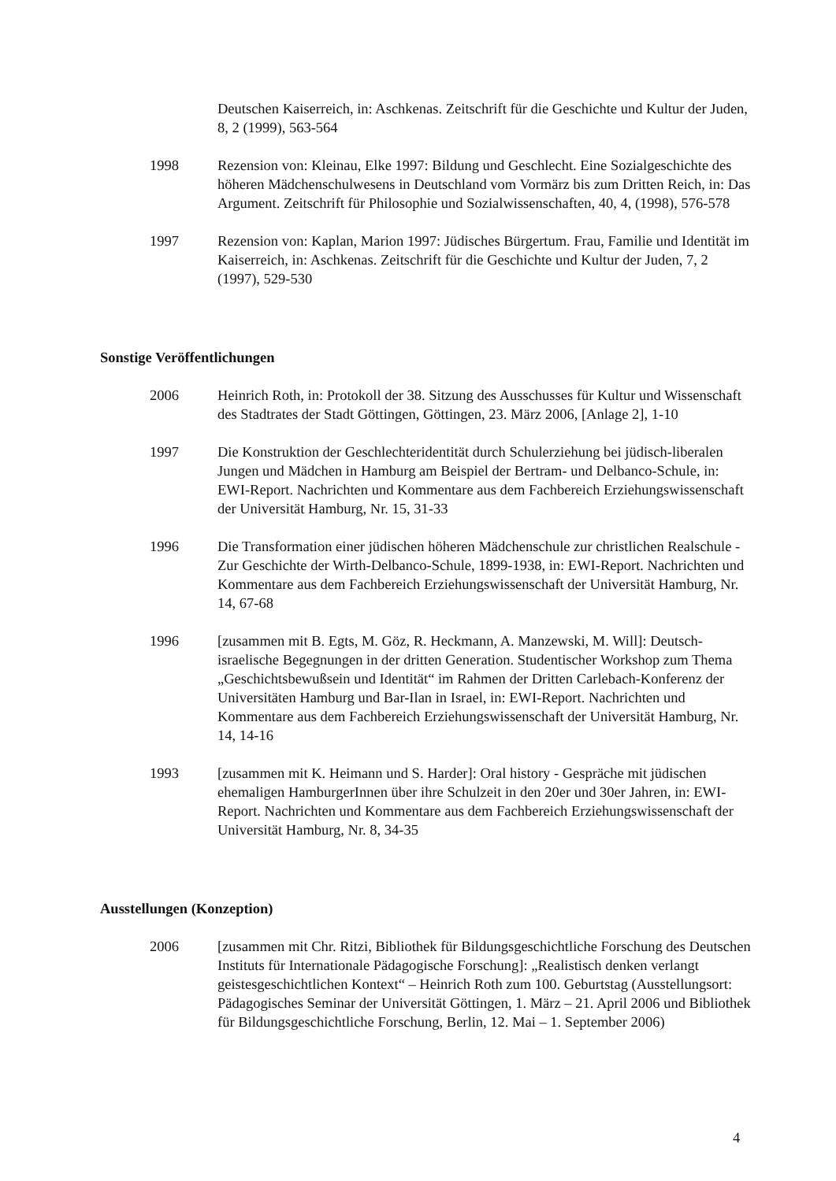Deutschen Kaiserreich, in: Aschkenas. Zeitschrift für die Geschichte und Kultur der Juden, 8, 2 (1999), 563-564
1998 Rezension von: Kleinau, Elke 1997: Bildung und Geschlecht. Eine Sozialgeschichte des höheren Mädchenschulwesens in Deutschland vom Vormärz bis zum Dritten Reich, in: Das Argument. Zeitschrift für Philosophie und Sozialwissenschaften, 40, 4, (1998), 576-578
1997 Rezension von: Kaplan, Marion 1997: Jüdisches Bürgertum. Frau, Familie und Identität im Kaiserreich, in: Aschkenas. Zeitschrift für die Geschichte und Kultur der Juden, 7, 2 (1997), 529-530
Sonstige Veröffentlichungen
2006 Heinrich Roth, in: Protokoll der 38. Sitzung des Ausschusses für Kultur und Wissenschaft des Stadtrates der Stadt Göttingen, Göttingen, 23. März 2006, [Anlage 2], 1-10
1997 Die Konstruktion der Geschlechteridentität durch Schulerziehung bei jüdisch-liberalen Jungen und Mädchen in Hamburg am Beispiel der Bertram- und Delbanco-Schule, in: EWI-Report. Nachrichten und Kommentare aus dem Fachbereich Erziehungswissenschaft der Universität Hamburg, Nr. 15, 31-33
1996 Die Transformation einer jüdischen höheren Mädchenschule zur christlichen Realschule - Zur Geschichte der Wirth-Delbanco-Schule, 1899-1938, in: EWI-Report. Nachrichten und Kommentare aus dem Fachbereich Erziehungswissenschaft der Universität Hamburg, Nr. 14, 67-68
1996 [zusammen mit B. Egts, M. Göz, R. Heckmann, A. Manzewski, M. Will]: Deutsch-israelische Begegnungen in der dritten Generation. Studentischer Workshop zum Thema „Geschichtsbewußsein und Identität“ im Rahmen der Dritten Carlebach-Konferenz der Universitäten Hamburg und Bar-Ilan in Israel, in: EWI-Report. Nachrichten und Kommentare aus dem Fachbereich Erziehungswissenschaft der Universität Hamburg, Nr. 14, 14-16
1993 [zusammen mit K. Heimann und S. Harder]: Oral history - Gespräche mit jüdischen ehemaligen HamburgerInnen über ihre Schulzeit in den 20er und 30er Jahren, in: EWI-Report. Nachrichten und Kommentare aus dem Fachbereich Erziehungswissenschaft der Universität Hamburg, Nr. 8, 34-35
Ausstellungen (Konzeption)
2006 [zusammen mit Chr. Ritzi, Bibliothek für Bildungsgeschichtliche Forschung des Deutschen Instituts für Internationale Pädagogische Forschung]: „Realistisch denken verlangt geistesgeschichtlichen Kontext“ – Heinrich Roth zum 100. Geburtstag (Ausstellungsort: Pädagogisches Seminar der Universität Göttingen, 1. März – 21. April 2006 und Bibliothek für Bildungsgeschichtliche Forschung, Berlin, 12. Mai – 1. September 2006)
4